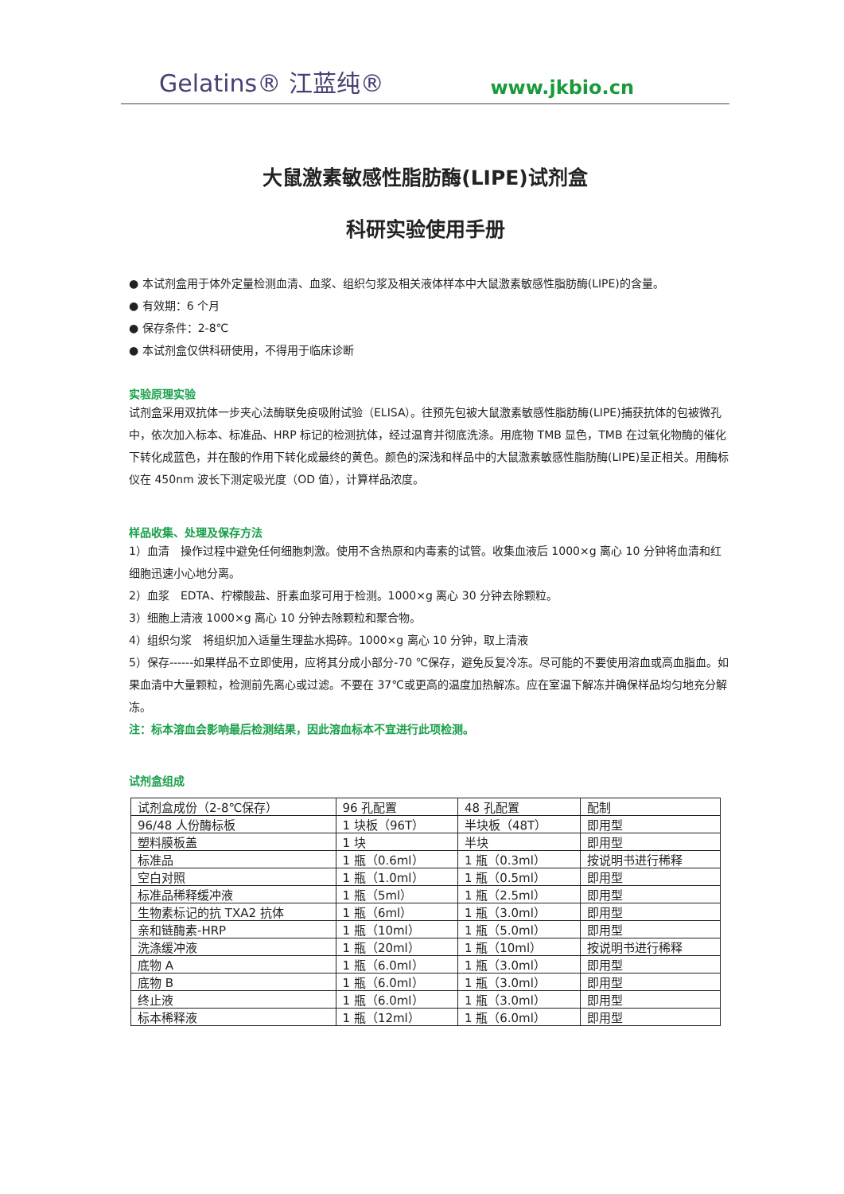Gelatins® 江蓝纯® www.jkbio.cn
大鼠激素敏感性脂肪酶(LIPE)试剂盒
科研实验使用手册
● 本试剂盒用于体外定量检测血清、血浆、组织匀浆及相关液体样本中大鼠激素敏感性脂肪酶(LIPE)的含量。
● 有效期：6 个月
● 保存条件：2-8℃
● 本试剂盒仅供科研使用，不得用于临床诊断
实验原理实验
试剂盒采用双抗体一步夹心法酶联免疫吸附试验（ELISA）。往预先包被大鼠激素敏感性脂肪酶(LIPE)捕获抗体的包被微孔中，依次加入标本、标准品、HRP 标记的检测抗体，经过温育并彻底洗涤。用底物 TMB 显色，TMB 在过氧化物酶的催化下转化成蓝色，并在酸的作用下转化成最终的黄色。颜色的深浅和样品中的大鼠激素敏感性脂肪酶(LIPE)呈正相关。用酶标仪在 450nm 波长下测定吸光度（OD 值），计算样品浓度。
样品收集、处理及保存方法
1）血清　操作过程中避免任何细胞刺激。使用不含热原和内毒素的试管。收集血液后 1000×g 离心 10 分钟将血清和红细胞迅速小心地分离。
2）血浆　EDTA、柠檬酸盐、肝素血浆可用于检测。1000×g 离心 30 分钟去除颗粒。
3）细胞上清液 1000×g 离心 10 分钟去除颗粒和聚合物。
4）组织匀浆　将组织加入适量生理盐水捣碎。1000×g 离心 10 分钟，取上清液
5）保存------如果样品不立即使用，应将其分成小部分-70 ℃保存，避免反复冷冻。尽可能的不要使用溶血或高血脂血。如果血清中大量颗粒，检测前先离心或过滤。不要在 37℃或更高的温度加热解冻。应在室温下解冻并确保样品均匀地充分解冻。
注：标本溶血会影响最后检测结果，因此溶血标本不宜进行此项检测。
试剂盒组成
| 试剂盒成份（2-8℃保存） | 96 孔配置 | 48 孔配置 | 配制 |
| 96/48 人份酶标板 | 1 块板（96T） | 半块板（48T） | 即用型 |
| 塑料膜板盖 | 1 块 | 半块 | 即用型 |
| 标准品 | 1 瓶（0.6ml） | 1 瓶（0.3ml） | 按说明书进行稀释 |
| 空白对照 | 1 瓶（1.0ml） | 1 瓶（0.5ml） | 即用型 |
| 标准品稀释缓冲液 | 1 瓶（5ml） | 1 瓶（2.5ml） | 即用型 |
| 生物素标记的抗 TXA2 抗体 | 1 瓶（6ml） | 1 瓶（3.0ml） | 即用型 |
| 亲和链酶素-HRP | 1 瓶（10ml） | 1 瓶（5.0ml） | 即用型 |
| 洗涤缓冲液 | 1 瓶（20ml） | 1 瓶（10ml） | 按说明书进行稀释 |
| 底物 A | 1 瓶（6.0ml） | 1 瓶（3.0ml） | 即用型 |
| 底物 B | 1 瓶（6.0ml） | 1 瓶（3.0ml） | 即用型 |
| 终止液 | 1 瓶（6.0ml） | 1 瓶（3.0ml） | 即用型 |
| 标本稀释液 | 1 瓶（12ml） | 1 瓶（6.0ml） | 即用型 |